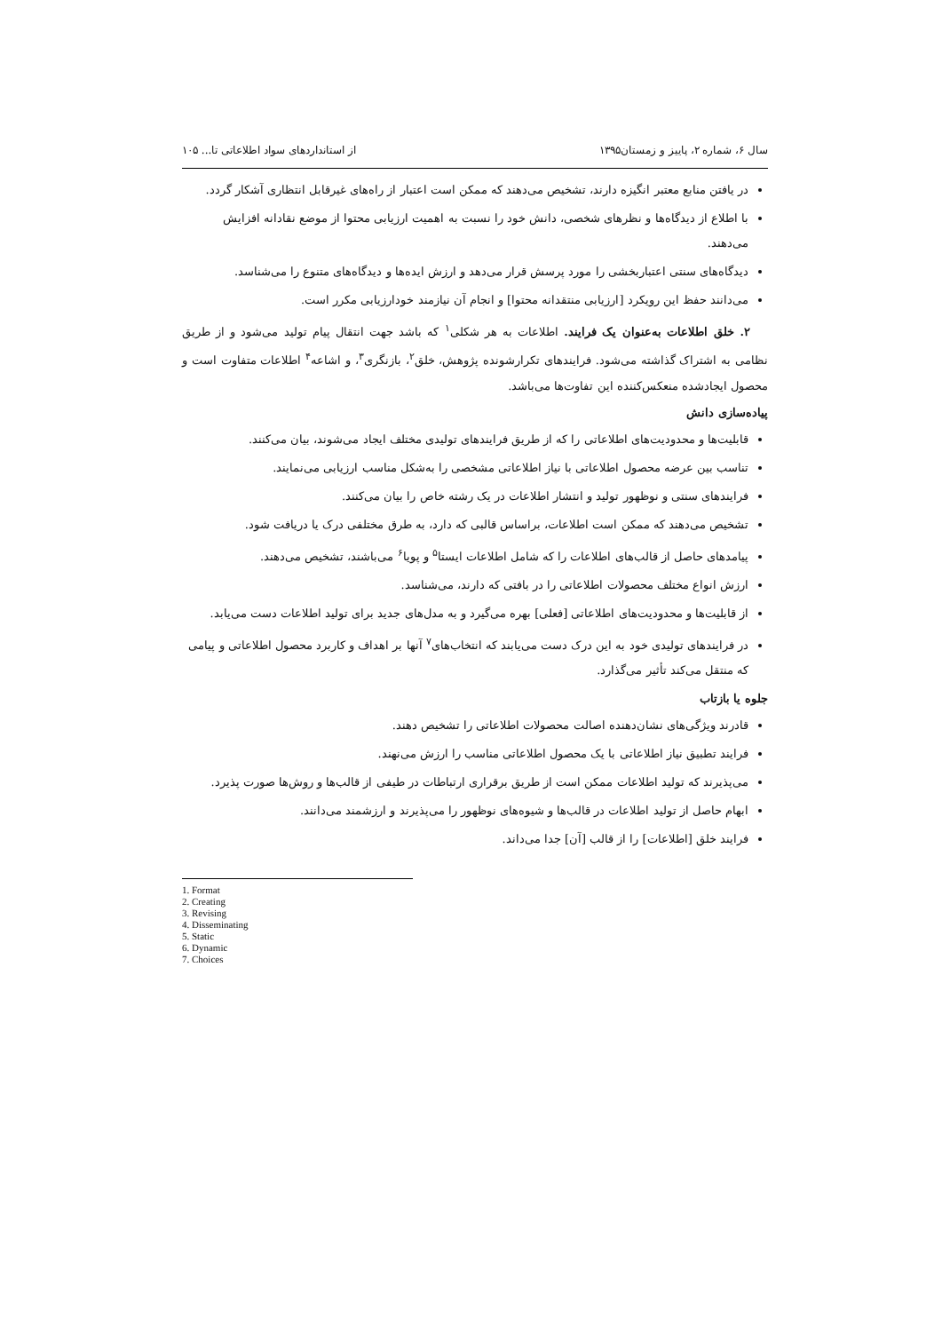سال ۶، شماره ۲، پاییز و زمستان۱۳۹۵ از استانداردهای سواد اطلاعاتی تا... ۱۰۵
در یافتن منابع معتبر انگیزه دارند، تشخیص می‌دهند که ممکن است اعتبار از راه‌های غیرقابل انتظاری آشکار گردد.
با اطلاع از دیدگاه‌ها و نظرهای شخصی، دانش خود را نسبت به اهمیت ارزیابی محتوا از موضع نقادانه افزایش می‌دهند.
دیدگاه‌های سنتی اعتباربخشی را مورد پرسش قرار می‌دهد و ارزش ایده‌ها و دیدگاه‌های متنوع را می‌شناسد.
می‌دانند حفظ این رویکرد [ارزیابی منتقدانه محتوا] و انجام آن نیازمند خودارزیابی مکرر است.
۲. خلق اطلاعات به‌عنوان یک فرایند. اطلاعات به هر شکلی<sup>۱</sup> که باشد جهت انتقال پیام تولید می‌شود و از طریق نظامی به اشتراک گذاشته می‌شود. فرایندهای تکرارشونده پژوهش، خلق<sup>۲</sup>، بازنگری<sup>۳</sup>، و اشاعه<sup>۴</sup> اطلاعات متفاوت است و محصول ایجادشده منعکس‌کننده این تفاوت‌ها می‌باشد.
پیاده‌سازی دانش
قابلیت‌ها و محدودیت‌های اطلاعاتی را که از طریق فرایندهای تولیدی مختلف ایجاد می‌شوند، بیان می‌کنند.
تناسب بین عرضه محصول اطلاعاتی با نیاز اطلاعاتی مشخصی را به‌شکل مناسب ارزیابی می‌نمایند.
فرایندهای سنتی و نوظهور تولید و انتشار اطلاعات در یک رشته خاص را بیان می‌کنند.
تشخیص می‌دهند که ممکن است اطلاعات، براساس قالبی که دارد، به طرق مختلفی درک یا دریافت شود.
پیامدهای حاصل از قالب‌های اطلاعات را که شامل اطلاعات ایستا<sup>۵</sup> و پویا<sup>۶</sup> می‌باشند، تشخیص می‌دهند.
ارزش انواع مختلف محصولات اطلاعاتی را در بافتی که دارند، می‌شناسد.
از قابلیت‌ها و محدودیت‌های اطلاعاتی [فعلی] بهره می‌گیرد و به مدل‌های جدید برای تولید اطلاعات دست می‌یابد.
در فرایندهای تولیدی خود به این درک دست می‌یابند که انتخاب‌های<sup>۷</sup> آنها بر اهداف و کاربرد محصول اطلاعاتی و پیامی که منتقل می‌کند تأثیر می‌گذارد.
جلوه یا بازتاب
قادرند ویژگی‌های نشان‌دهنده اصالت محصولات اطلاعاتی را تشخیص دهند.
فرایند تطبیق نیاز اطلاعاتی با یک محصول اطلاعاتی مناسب را ارزش می‌نهند.
می‌پذیرند که تولید اطلاعات ممکن است از طریق برقراری ارتباطات در طیفی از قالب‌ها و روش‌ها صورت پذیرد.
ابهام حاصل از تولید اطلاعات در قالب‌ها و شیوه‌های نوظهور را می‌پذیرند و ارزشمند می‌دانند.
فرایند خلق [اطلاعات] را از قالب [آن] جدا می‌داند.
1. Format
2. Creating
3. Revising
4. Disseminating
5. Static
6. Dynamic
7. Choices